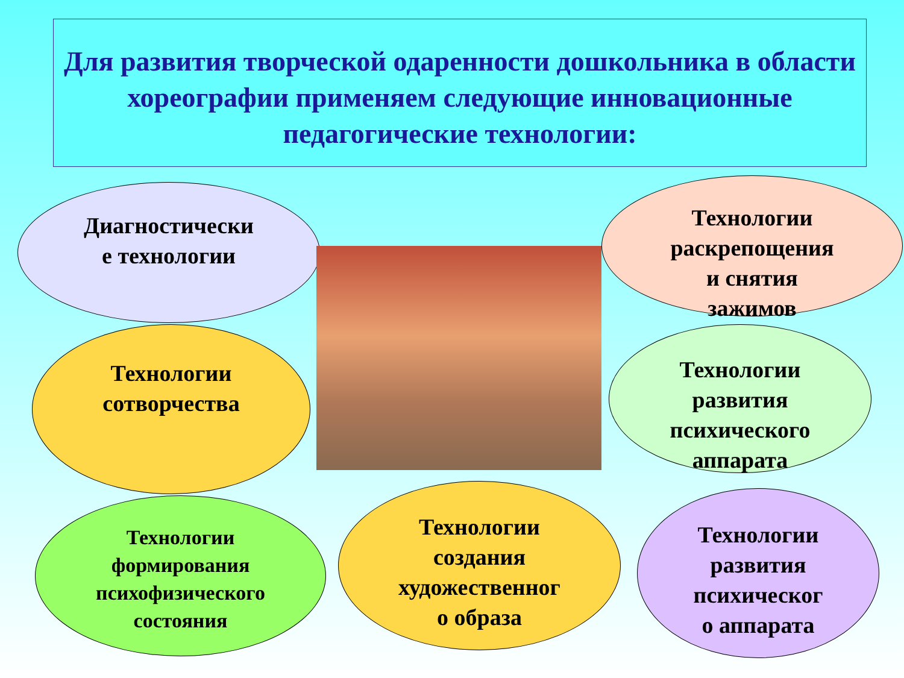Для развития творческой одаренности дошкольника в области хореографии применяем следующие инновационные педагогические технологии:
Диагностически
е технологии
Технологии
раскрепощения
и снятия
зажимов
Технологии
сотворчества
Технологии
развития
психического
аппарата
Технологии
формирования
психофизического
состояния
Технологии
создания
художественног
о образа
Технологии
развития
психическог
о аппарата